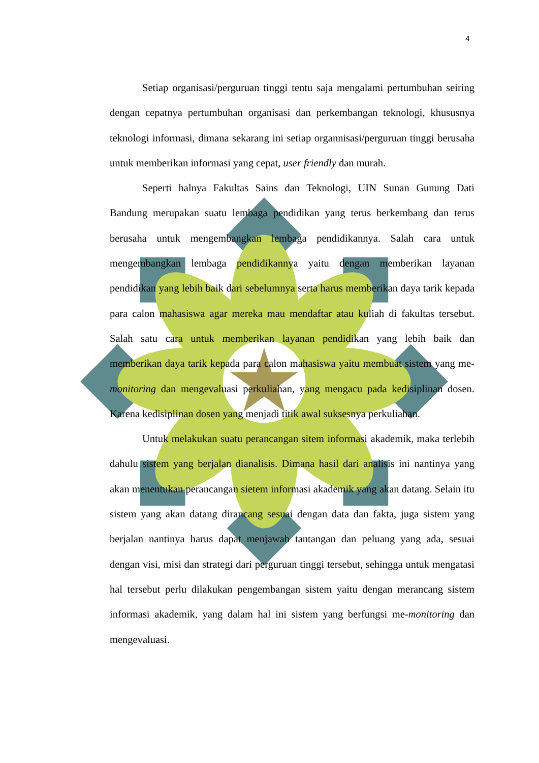4
Setiap organisasi/perguruan tinggi tentu saja mengalami pertumbuhan seiring dengan cepatnya pertumbuhan organisasi dan perkembangan teknologi, khususnya teknologi informasi, dimana sekarang ini setiap organnisasi/perguruan tinggi berusaha untuk memberikan informasi yang cepat, user friendly dan murah.
Seperti halnya Fakultas Sains dan Teknologi, UIN Sunan Gunung Dati Bandung merupakan suatu lembaga pendidikan yang terus berkembang dan terus berusaha untuk mengembangkan lembaga pendidikannya. Salah cara untuk mengembangkan lembaga pendidikannya yaitu dengan memberikan layanan pendidikan yang lebih baik dari sebelumnya serta harus memberikan daya tarik kepada para calon mahasiswa agar mereka mau mendaftar atau kuliah di fakultas tersebut. Salah satu cara untuk memberikan layanan pendidikan yang lebih baik dan memberikan daya tarik kepada para calon mahasiswa yaitu membuat sistem yang me-monitoring dan mengevaluasi perkuliahan, yang mengacu pada kedisiplinan dosen. Karena kedisiplinan dosen yang menjadi titik awal suksesnya perkuliahan.
Untuk melakukan suatu perancangan sitem informasi akademik, maka terlebih dahulu sistem yang berjalan dianalisis. Dimana hasil dari analisis ini nantinya yang akan menentukan perancangan sietem informasi akademik yang akan datang. Selain itu sistem yang akan datang dirancang sesuai dengan data dan fakta, juga sistem yang berjalan nantinya harus dapat menjawab tantangan dan peluang yang ada, sesuai dengan visi, misi dan strategi dari perguruan tinggi tersebut, sehingga untuk mengatasi hal tersebut perlu dilakukan pengembangan sistem yaitu dengan merancang sistem informasi akademik, yang dalam hal ini sistem yang berfungsi me-monitoring dan mengevaluasi.